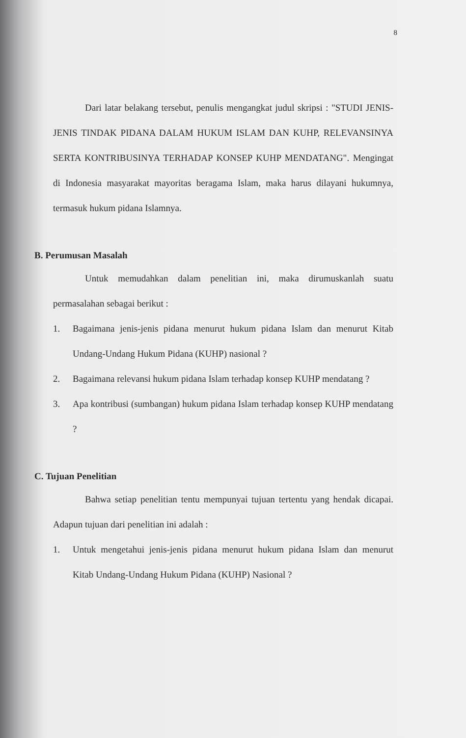8
Dari latar belakang tersebut, penulis mengangkat judul skripsi : "STUDI JENIS-JENIS TINDAK PIDANA DALAM HUKUM ISLAM DAN KUHP, RELEVANSINYA SERTA KONTRIBUSINYA TERHADAP KONSEP KUHP MENDATANG". Mengingat di Indonesia masyarakat mayoritas beragama Islam, maka harus dilayani hukumnya, termasuk hukum pidana Islamnya.
B. Perumusan Masalah
Untuk memudahkan dalam penelitian ini, maka dirumuskanlah suatu permasalahan sebagai berikut :
1.
Bagaimana jenis-jenis pidana menurut hukum pidana Islam dan menurut Kitab Undang-Undang Hukum Pidana (KUHP) nasional ?
2.
Bagaimana relevansi hukum pidana Islam terhadap konsep KUHP mendatang ?
3.
Apa kontribusi (sumbangan) hukum pidana Islam terhadap konsep KUHP mendatang ?
C. Tujuan Penelitian
Bahwa setiap penelitian tentu mempunyai tujuan tertentu yang hendak dicapai. Adapun tujuan dari penelitian ini adalah :
1.
Untuk mengetahui jenis-jenis pidana menurut hukum pidana Islam dan menurut Kitab Undang-Undang Hukum Pidana (KUHP) Nasional ?